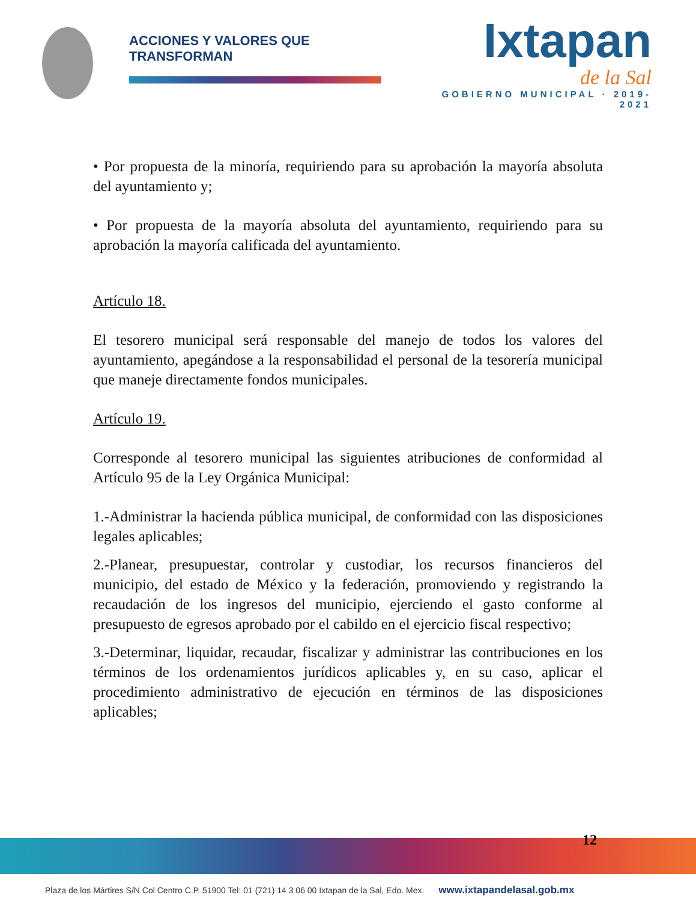ACCIONES Y VALORES QUE TRANSFORMAN
Ixtapan
de la Sal
GOBIERNO MUNICIPAL · 2019-2021
• Por propuesta de la minoría, requiriendo para su aprobación la mayoría absoluta del ayuntamiento y;
• Por propuesta de la mayoría absoluta del ayuntamiento, requiriendo para su aprobación la mayoría calificada del ayuntamiento.
Artículo 18.
El tesorero municipal será responsable del manejo de todos los valores del ayuntamiento, apegándose a la responsabilidad el personal de la tesorería municipal que maneje directamente fondos municipales.
Artículo 19.
Corresponde al tesorero municipal las siguientes atribuciones de conformidad al Artículo 95 de la Ley Orgánica Municipal:
1.-Administrar la hacienda pública municipal, de conformidad con las disposiciones legales aplicables;
2.-Planear, presupuestar, controlar y custodiar, los recursos financieros del municipio, del estado de México y la federación, promoviendo y registrando la recaudación de los ingresos del municipio, ejerciendo el gasto conforme al presupuesto de egresos aprobado por el cabildo en el ejercicio fiscal respectivo;
3.-Determinar, liquidar, recaudar, fiscalizar y administrar las contribuciones en los términos de los ordenamientos jurídicos aplicables y, en su caso, aplicar el procedimiento administrativo de ejecución en términos de las disposiciones aplicables;
12
Plaza de los Mártires S/N Col Centro C.P. 51900 Tel: 01 (721) 14 3 06 00 Ixtapan de la Sal, Edo. Mex. www.ixtapandelasal.gob.mx